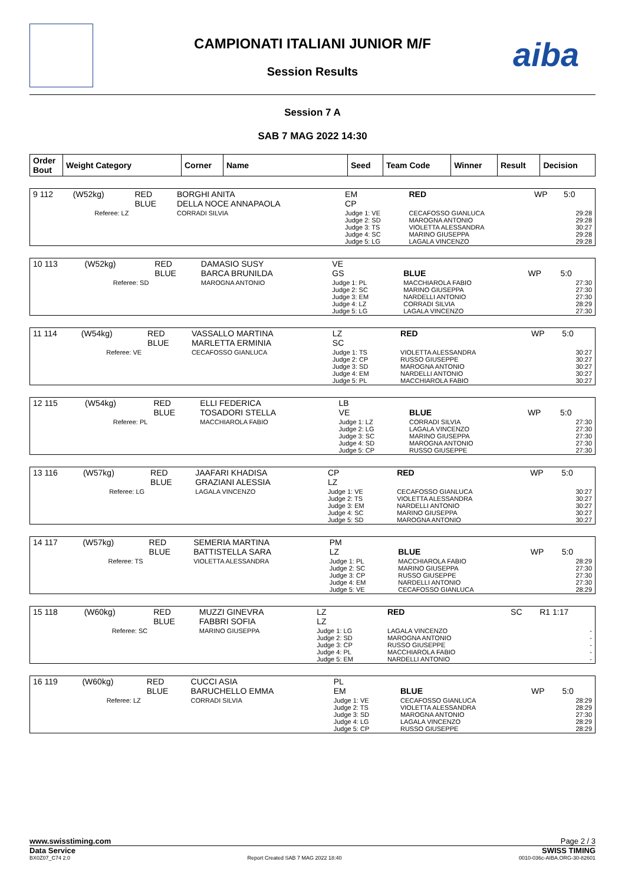aiba
CAMPIONATI ITALIANI JUNIOR M/F
Session Results
Session 7 A
SAB 7 MAG 2022 14:30
| Order Bout | Weight Category | Corner | Name | Seed | Team Code | Winner | Result | Decision |
| 9 112 | (W52kg) | RED BLUE | BORGHI ANITA DELLA NOCE ANNAPAOLA | EM CP | RED | WP | 5:0 |
| | Referee: LZ | | CORRADI SILVIA | Judge 1: VE Judge 2: SD Judge 3: TS Judge 4: SC Judge 5: LG | CECAFOSSO GIANLUCA MAROGNA ANTONIO VIOLETTA ALESSANDRA MARINO GIUSEPPA LAGALA VINCENZO | | 29:28 29:28 30:27 29:28 29:28 |
| 10 113 | (W52kg) | RED BLUE | DAMASIO SUSY BARCA BRUNILDA | VE GS | BLUE | WP | 5:0 |
| | Referee: SD | | MAROGNA ANTONIO | Judge 1: PL Judge 2: SC Judge 3: EM Judge 4: LZ Judge 5: LG | MACCHIAROLA FABIO MARINO GIUSEPPA NARDELLI ANTONIO CORRADI SILVIA LAGALA VINCENZO | | 27:30 27:30 27:30 28:29 27:30 |
| 11 114 | (W54kg) | RED BLUE | VASSALLO MARTINA MARLETTA ERMINIA | LZ SC | RED | WP | 5:0 |
| | Referee: VE | | CECAFOSSO GIANLUCA | Judge 1: TS Judge 2: CP Judge 3: SD Judge 4: EM Judge 5: PL | VIOLETTA ALESSANDRA RUSSO GIUSEPPE MAROGNA ANTONIO NARDELLI ANTONIO MACCHIAROLA FABIO | | 30:27 30:27 30:27 30:27 30:27 |
| 12 115 | (W54kg) | RED BLUE | ELLI FEDERICA TOSADORI STELLA | LB VE | BLUE | WP | 5:0 |
| | Referee: PL | | MACCHIAROLA FABIO | Judge 1: LZ Judge 2: LG Judge 3: SC Judge 4: SD Judge 5: CP | CORRADI SILVIA LAGALA VINCENZO MARINO GIUSEPPA MAROGNA ANTONIO RUSSO GIUSEPPE | | 27:30 27:30 27:30 27:30 27:30 |
| 13 116 | (W57kg) | RED BLUE | JAAFARI KHADISA GRAZIANI ALESSIA | CP LZ | RED | WP | 5:0 |
| | Referee: LG | | LAGALA VINCENZO | Judge 1: VE Judge 2: TS Judge 3: EM Judge 4: SC Judge 5: SD | CECAFOSSO GIANLUCA VIOLETTA ALESSANDRA NARDELLI ANTONIO MARINO GIUSEPPA MAROGNA ANTONIO | | 30:27 30:27 30:27 30:27 30:27 |
| 14 117 | (W57kg) | RED BLUE | SEMERIA MARTINA BATTISTELLA SARA | PM LZ | BLUE | WP | 5:0 |
| | Referee: TS | | VIOLETTA ALESSANDRA | Judge 1: PL Judge 2: SC Judge 3: CP Judge 4: EM Judge 5: VE | MACCHIAROLA FABIO MARINO GIUSEPPA RUSSO GIUSEPPE NARDELLI ANTONIO CECAFOSSO GIANLUCA | | 28:29 27:30 27:30 27:30 28:29 |
| 15 118 | (W60kg) | RED BLUE | MUZZI GINEVRA FABBRI SOFIA | LZ LZ | RED | SC | R1 1:17 |
| | Referee: SC | | MARINO GIUSEPPA | Judge 1: LG Judge 2: SD Judge 3: CP Judge 4: PL Judge 5: EM | LAGALA VINCENZO MAROGNA ANTONIO RUSSO GIUSEPPE MACCHIAROLA FABIO NARDELLI ANTONIO | | - - - - - |
| 16 119 | (W60kg) | RED BLUE | CUCCI ASIA BARUCHELLO EMMA | PL EM | BLUE | WP | 5:0 |
| | Referee: LZ | | CORRADI SILVIA | Judge 1: VE Judge 2: TS Judge 3: SD Judge 4: LG Judge 5: CP | CECAFOSSO GIANLUCA VIOLETTA ALESSANDRA MAROGNA ANTONIO LAGALA VINCENZO RUSSO GIUSEPPE | | 28:29 28:29 27:30 28:29 28:29 |
www.swisstiming.com Page 2 / 3
Data Service SWISS TIMING
BX0Z07_C74 2.0 Report Created SAB 7 MAG 2022 18:40 0010-036c-AIBA.ORG-30-82601